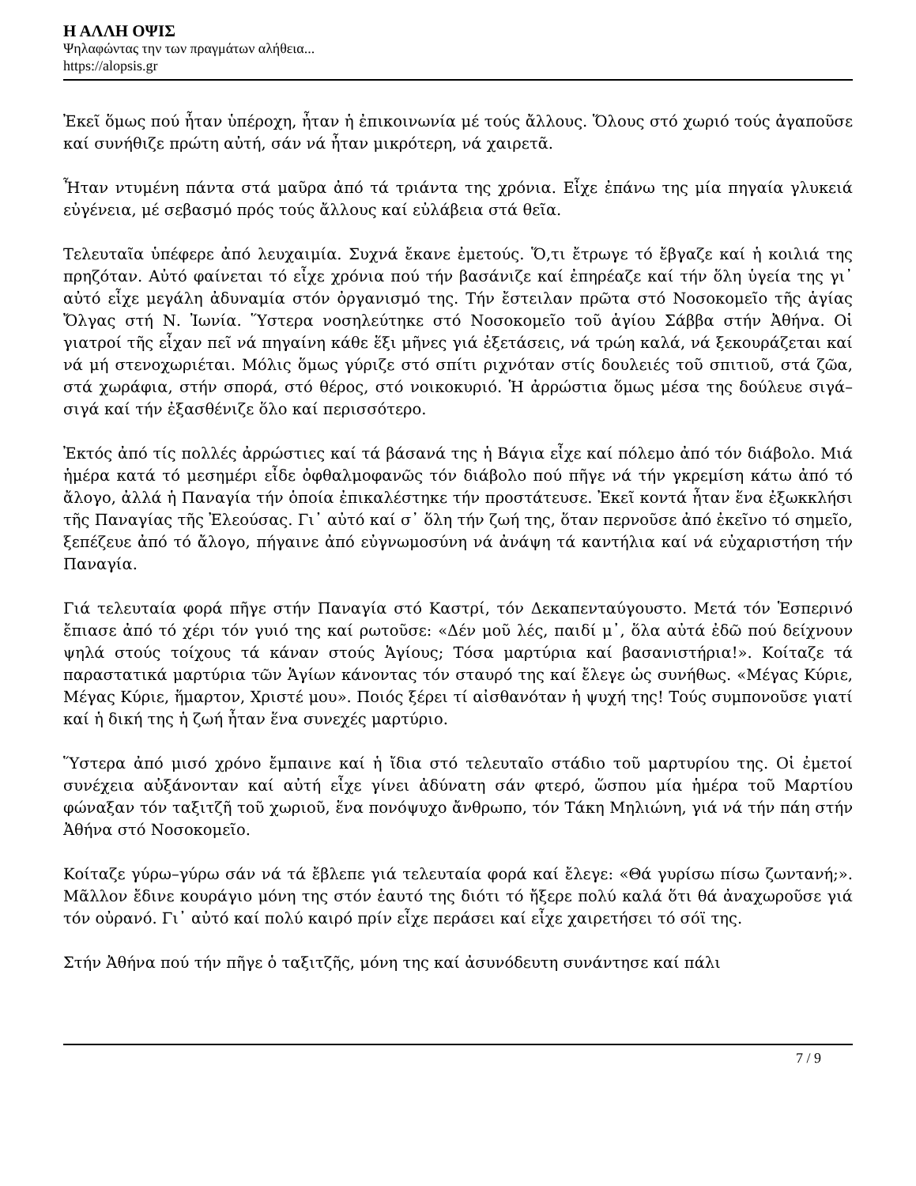Η ΑΛΛΗ ΟΨΙΣ
Ψηλαφώντας την των πραγμάτων αλήθεια...
https://alopsis.gr
Ἐκεῖ ὅμως πού ἦταν ὑπέροχη, ἦταν ἡ ἐπικοινωνία μέ τούς ἄλλους. Ὅλους στό χωριό τούς ἀγαποῦσε καί συνήθιζε πρώτη αὐτή, σάν νά ἦταν μικρότερη, νά χαιρετᾶ.
Ἦταν ντυμένη πάντα στά μαῦρα ἀπό τά τριάντα της χρόνια. Εἶχε ἐπάνω της μία πηγαία γλυκειά εὐγένεια, μέ σεβασμό πρός τούς ἄλλους καί εὐλάβεια στά θεῖα.
Τελευταῖα ὑπέφερε ἀπό λευχαιμία. Συχνά ἔκανε ἐμετούς. Ὅ,τι ἔτρωγε τό ἔβγαζε καί ἡ κοιλιά της πρηζόταν. Αὐτό φαίνεται τό εἶχε χρόνια πού τήν βασάνιζε καί ἐπηρέαζε καί τήν ὅλη ὑγεία της γι᾽ αὐτό εἶχε μεγάλη ἀδυναμία στόν ὀργανισμό της. Τήν ἔστειλαν πρῶτα στό Νοσοκομεῖο τῆς ἁγίας Ὄλγας στή Ν. Ἰωνία. Ὕστερα νοσηλεύτηκε στό Νοσοκομεῖο τοῦ ἁγίου Σάββα στήν Ἀθήνα. Οἱ γιατροί τῆς εἶχαν πεῖ νά πηγαίνη κάθε ἕξι μῆνες γιά ἐξετάσεις, νά τρώη καλά, νά ξεκουράζεται καί νά μή στενοχωριέται. Μόλις ὅμως γύριζε στό σπίτι ριχνόταν στίς δουλειές τοῦ σπιτιοῦ, στά ζῶα, στά χωράφια, στήν σπορά, στό θέρος, στό νοικοκυριό. Ἡ ἀρρώστια ὅμως μέσα της δούλευε σιγά–σιγά καί τήν ἐξασθένιζε ὅλο καί περισσότερο.
Ἐκτός ἀπό τίς πολλές ἀρρώστιες καί τά βάσανά της ἡ Βάγια εἶχε καί πόλεμο ἀπό τόν διάβολο. Μιά ἡμέρα κατά τό μεσημέρι εἶδε ὀφθαλμοφανῶς τόν διάβολο πού πῆγε νά τήν γκρεμίση κάτω ἀπό τό ἄλογο, ἀλλά ἡ Παναγία τήν ὁποία ἐπικαλέστηκε τήν προστάτευσε. Ἐκεῖ κοντά ἦταν ἕνα ἐξωκκλήσι τῆς Παναγίας τῆς Ἐλεούσας. Γι᾽ αὐτό καί σ᾽ ὅλη τήν ζωή της, ὅταν περνοῦσε ἀπό ἐκεῖνο τό σημεῖο, ξεπέζευε ἀπό τό ἄλογο, πήγαινε ἀπό εὐγνωμοσύνη νά ἀνάψη τά καντήλια καί νά εὐχαριστήση τήν Παναγία.
Γιά τελευταία φορά πῆγε στήν Παναγία στό Καστρί, τόν Δεκαπενταύγουστο. Μετά τόν Ἑσπερινό ἔπιασε ἀπό τό χέρι τόν γυιό της καί ρωτοῦσε: «Δέν μοῦ λές, παιδί μ᾽, ὅλα αὐτά ἐδῶ πού δείχνουν ψηλά στούς τοίχους τά κάναν στούς Ἁγίους; Τόσα μαρτύρια καί βασανιστήρια!». Κοίταζε τά παραστατικά μαρτύρια τῶν Ἁγίων κάνοντας τόν σταυρό της καί ἔλεγε ὡς συνήθως. «Μέγας Κύριε, Μέγας Κύριε, ἥμαρτον, Χριστέ μου». Ποιός ξέρει τί αἰσθανόταν ἡ ψυχή της! Τούς συμπονοῦσε γιατί καί ἡ δική της ἡ ζωή ἦταν ἕνα συνεχές μαρτύριο.
Ὕστερα ἀπό μισό χρόνο ἔμπαινε καί ἡ ἴδια στό τελευταῖο στάδιο τοῦ μαρτυρίου της. Οἱ ἐμετοί συνέχεια αὐξάνονταν καί αὐτή εἶχε γίνει ἀδύνατη σάν φτερό, ὥσπου μία ἡμέρα τοῦ Μαρτίου φώναξαν τόν ταξιτζῆ τοῦ χωριοῦ, ἕνα πονόψυχο ἄνθρωπο, τόν Τάκη Μηλιώνη, γιά νά τήν πάη στήν Ἀθήνα στό Νοσοκομεῖο.
Κοίταζε γύρω–γύρω σάν νά τά ἔβλεπε γιά τελευταία φορά καί ἔλεγε: «Θά γυρίσω πίσω ζωντανή;». Μᾶλλον ἔδινε κουράγιο μόνη της στόν ἑαυτό της διότι τό ἤξερε πολύ καλά ὅτι θά ἀναχωροῦσε γιά τόν οὐρανό. Γι᾽ αὐτό καί πολύ καιρό πρίν εἶχε περάσει καί εἶχε χαιρετήσει τό σόϊ της.
Στήν Ἀθήνα πού τήν πῆγε ὁ ταξιτζῆς, μόνη της καί ἀσυνόδευτη συνάντησε καί πάλι
7 / 9